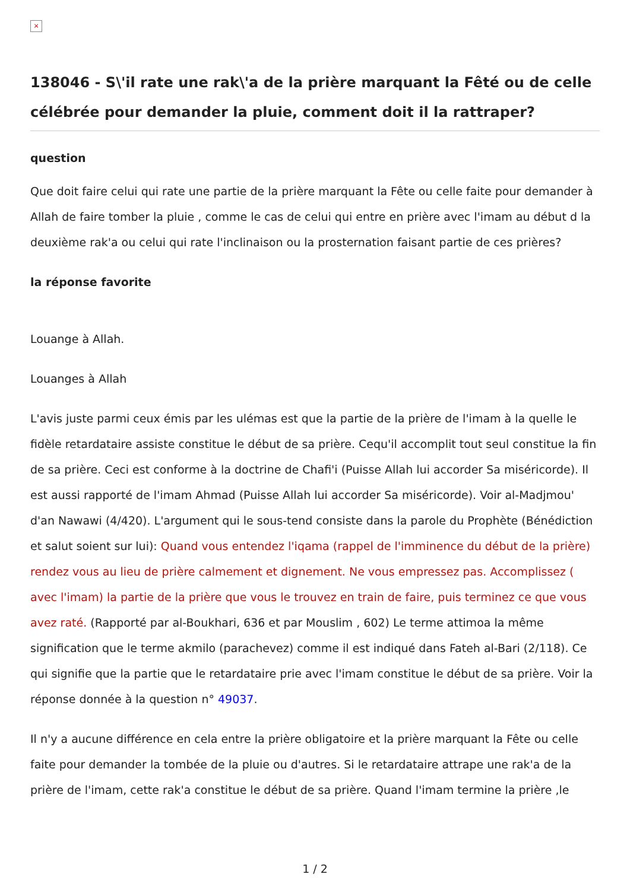×
138046 - S\'il rate une rak\'a de la prière marquant la Fêté ou de celle célébrée pour demander la pluie, comment doit il la rattraper?
question
Que doit faire celui qui rate une partie de la prière marquant la Fête ou celle faite pour demander à Allah de faire tomber la pluie , comme le cas de celui qui entre en prière avec l'imam au début d la deuxième rak'a ou celui qui rate l'inclinaison ou la prosternation faisant partie de ces prières?
la réponse favorite
Louange à Allah.
Louanges à Allah
L'avis juste parmi ceux émis par les ulémas est que la partie de la prière de l'imam à la quelle le fidèle retardataire assiste constitue le début de sa prière. Cequ'il accomplit tout seul constitue la fin de sa prière. Ceci est conforme à la doctrine de Chafi'i (Puisse Allah lui accorder Sa miséricorde). Il est aussi rapporté de l'imam Ahmad (Puisse Allah lui accorder Sa miséricorde). Voir al-Madjmou' d'an Nawawi (4/420). L'argument qui le sous-tend consiste dans la parole du Prophète (Bénédiction et salut soient sur lui): Quand vous entendez l'iqama (rappel de l'imminence du début de la prière) rendez vous au lieu de prière calmement et dignement. Ne vous empressez pas. Accomplissez ( avec l'imam) la partie de la prière que vous le trouvez en train de faire, puis terminez ce que vous avez raté. (Rapporté par al-Boukhari, 636 et par Mouslim , 602) Le terme attimoa la même signification que le terme akmilo (parachevez) comme il est indiqué dans Fateh al-Bari (2/118). Ce qui signifie que la partie que le retardataire prie avec l'imam constitue le début de sa prière. Voir la réponse donnée à la question n° 49037.
Il n'y a aucune différence en cela entre la prière obligatoire et la prière marquant la Fête ou celle faite pour demander la tombée de la pluie ou d'autres. Si le retardataire attrape une rak'a de la prière de l'imam, cette rak'a constitue le début de sa prière. Quand l'imam termine la prière ,le
1 / 2